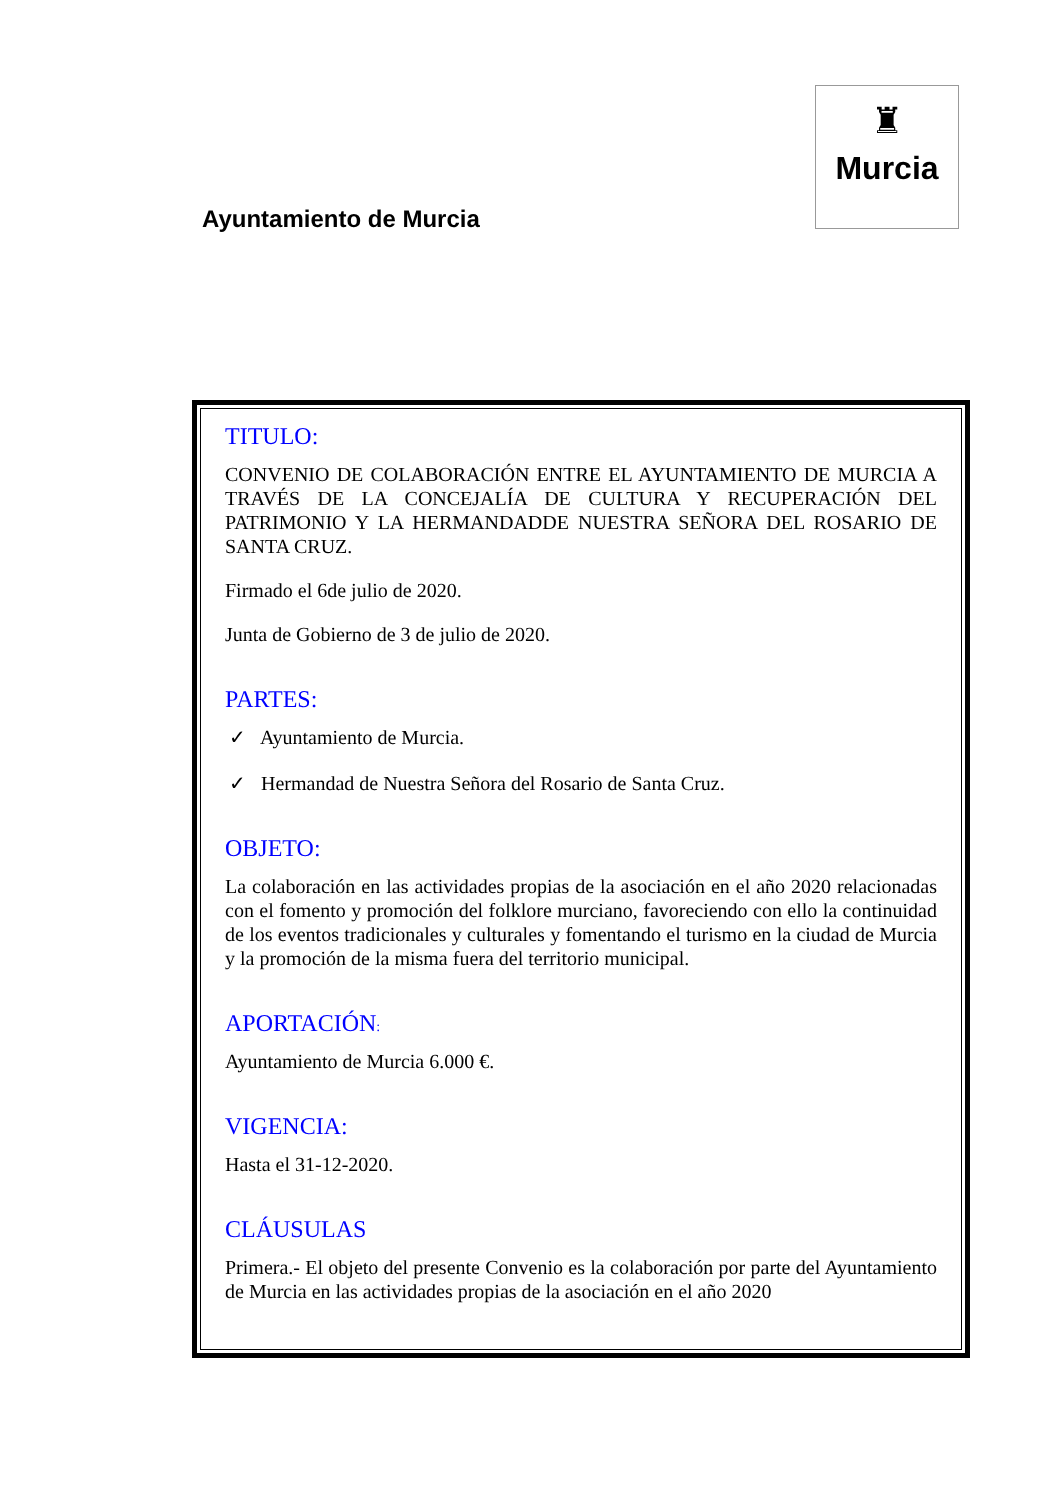Ayuntamiento de Murcia
♜
Murcia
TITULO:
CONVENIO DE COLABORACIÓN ENTRE EL AYUNTAMIENTO DE MURCIA A TRAVÉS DE LA CONCEJALÍA DE CULTURA Y RECUPERACIÓN DEL PATRIMONIO Y LA HERMANDADDE NUESTRA SEÑORA DEL ROSARIO DE SANTA CRUZ.
Firmado el 6de julio de 2020.
Junta de Gobierno de 3 de julio de 2020.
PARTES:
✓ Ayuntamiento de Murcia.
✓ Hermandad de Nuestra Señora del Rosario de Santa Cruz.
OBJETO:
La colaboración en las actividades propias de la asociación en el año 2020 relacionadas con el fomento y promoción del folklore murciano, favoreciendo con ello la continuidad de los eventos tradicionales y culturales y fomentando el turismo en la ciudad de Murcia y la promoción de la misma fuera del territorio municipal.
APORTACIÓN:
Ayuntamiento de Murcia 6.000 €.
VIGENCIA:
Hasta el 31-12-2020.
CLÁUSULAS
Primera.- El objeto del presente Convenio es la colaboración por parte del Ayuntamiento de Murcia en las actividades propias de la asociación en el año 2020